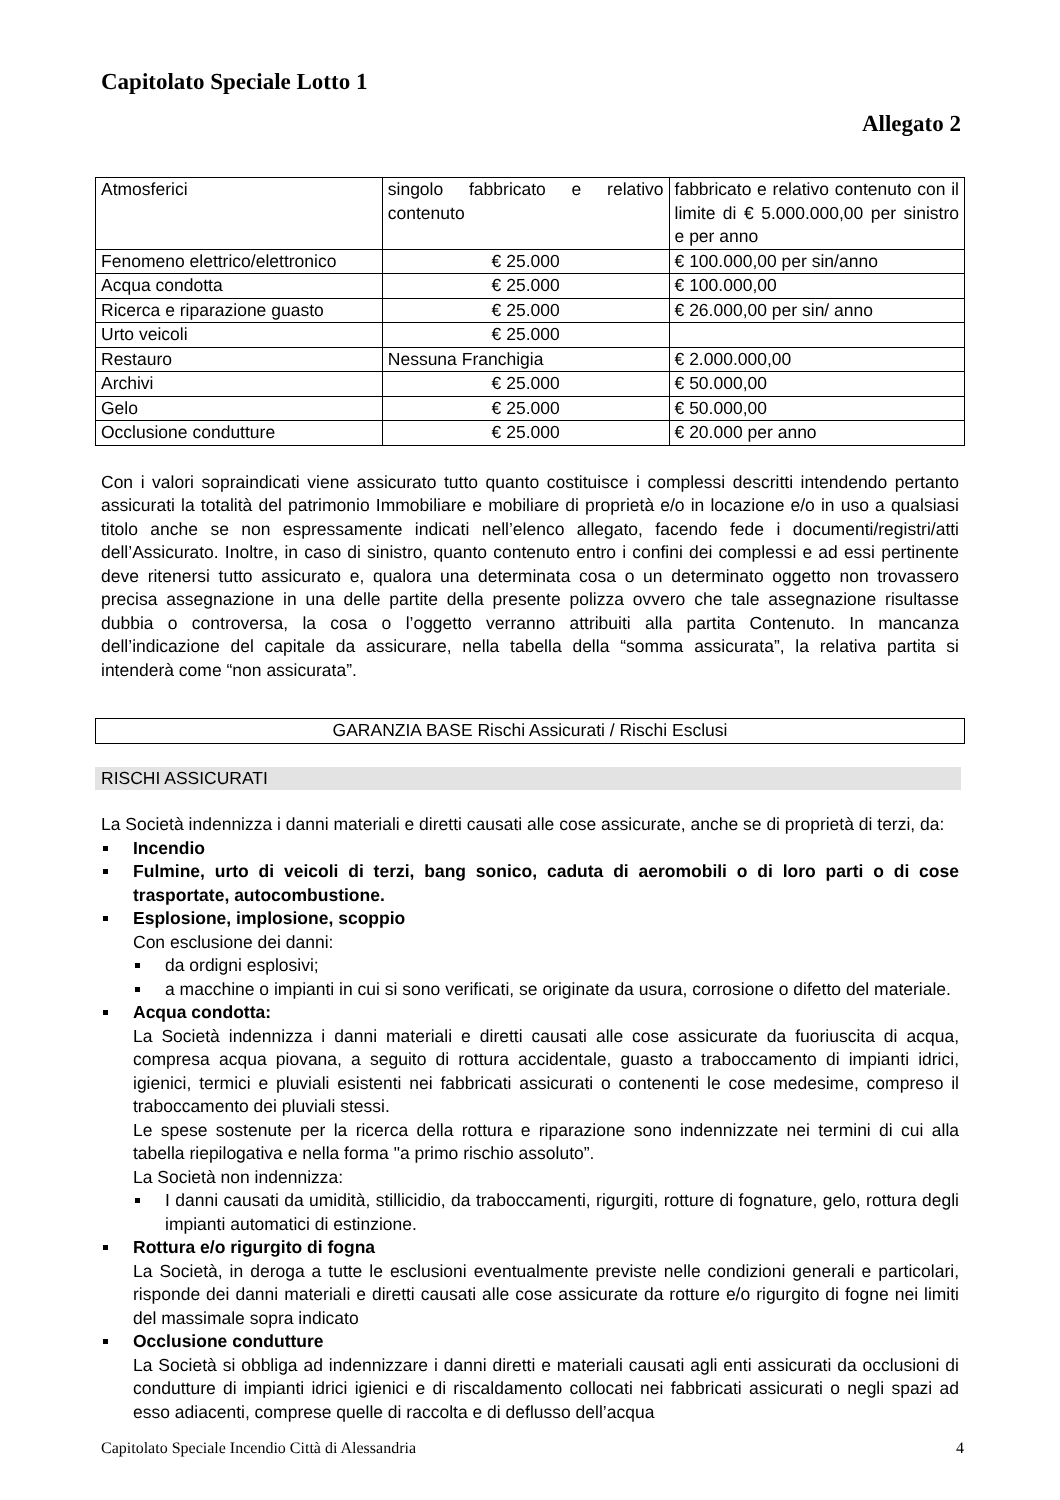Capitolato Speciale Lotto 1
Allegato 2
| Atmosferici | singolo fabbricato e relativo contenuto | fabbricato e relativo contenuto con il limite di € 5.000.000,00 per sinistro e per anno |
| Fenomeno elettrico/elettronico | € 25.000 | € 100.000,00 per sin/anno |
| Acqua condotta | € 25.000 | € 100.000,00 |
| Ricerca e riparazione guasto | € 25.000 | € 26.000,00 per sin/ anno |
| Urto veicoli | € 25.000 | |
| Restauro | Nessuna Franchigia | € 2.000.000,00 |
| Archivi | € 25.000 | € 50.000,00 |
| Gelo | € 25.000 | € 50.000,00 |
| Occlusione condutture | € 25.000 | € 20.000 per anno |
Con i valori sopraindicati viene assicurato tutto quanto costituisce i complessi descritti intendendo pertanto assicurati la totalità del patrimonio Immobiliare e mobiliare di proprietà e/o in locazione e/o in uso a qualsiasi titolo anche se non espressamente indicati nell’elenco allegato, facendo fede i documenti/registri/atti dell’Assicurato. Inoltre, in caso di sinistro, quanto contenuto entro i confini dei complessi e ad essi pertinente deve ritenersi tutto assicurato e, qualora una determinata cosa o un determinato oggetto non trovassero precisa assegnazione in una delle partite della presente polizza ovvero che tale assegnazione risultasse dubbia o controversa, la cosa o l’oggetto verranno attribuiti alla partita Contenuto. In mancanza dell’indicazione del capitale da assicurare, nella tabella della “somma assicurata”, la relativa partita si intenderà come “non assicurata”.
GARANZIA BASE Rischi Assicurati / Rischi Esclusi
RISCHI ASSICURATI
La Società indennizza i danni materiali e diretti causati alle cose assicurate, anche se di proprietà di terzi, da:
Incendio
Fulmine, urto di veicoli di terzi, bang sonico, caduta di aeromobili o di loro parti o di cose trasportate, autocombustione.
Esplosione, implosione, scoppio
Con esclusione dei danni:
da ordigni esplosivi;
a macchine o impianti in cui si sono verificati, se originate da usura, corrosione o difetto del materiale.
Acqua condotta:
La Società indennizza i danni materiali e diretti causati alle cose assicurate da fuoriuscita di acqua, compresa acqua piovana, a seguito di rottura accidentale, guasto a traboccamento di impianti idrici, igienici, termici e pluviali esistenti nei fabbricati assicurati o contenenti le cose medesime, compreso il traboccamento dei pluviali stessi.
Le spese sostenute per la ricerca della rottura e riparazione sono indennizzate nei termini di cui alla tabella riepilogativa e nella forma "a primo rischio assoluto”.
La Società non indennizza:
I danni causati da umidità, stillicidio, da traboccamenti, rigurgiti, rotture di fognature, gelo, rottura degli impianti automatici di estinzione.
Rottura e/o rigurgito di fogna
La Società, in deroga a tutte le esclusioni eventualmente previste nelle condizioni generali e particolari, risponde dei danni materiali e diretti causati alle cose assicurate da rotture e/o rigurgito di fogne nei limiti del massimale sopra indicato
Occlusione condutture
La Società si obbliga ad indennizzare i danni diretti e materiali causati agli enti assicurati da occlusioni di condutture di impianti idrici igienici e di riscaldamento collocati nei fabbricati assicurati o negli spazi ad esso adiacenti, comprese quelle di raccolta e di deflusso dell’acqua
Capitolato Speciale Incendio Città di Alessandria 4